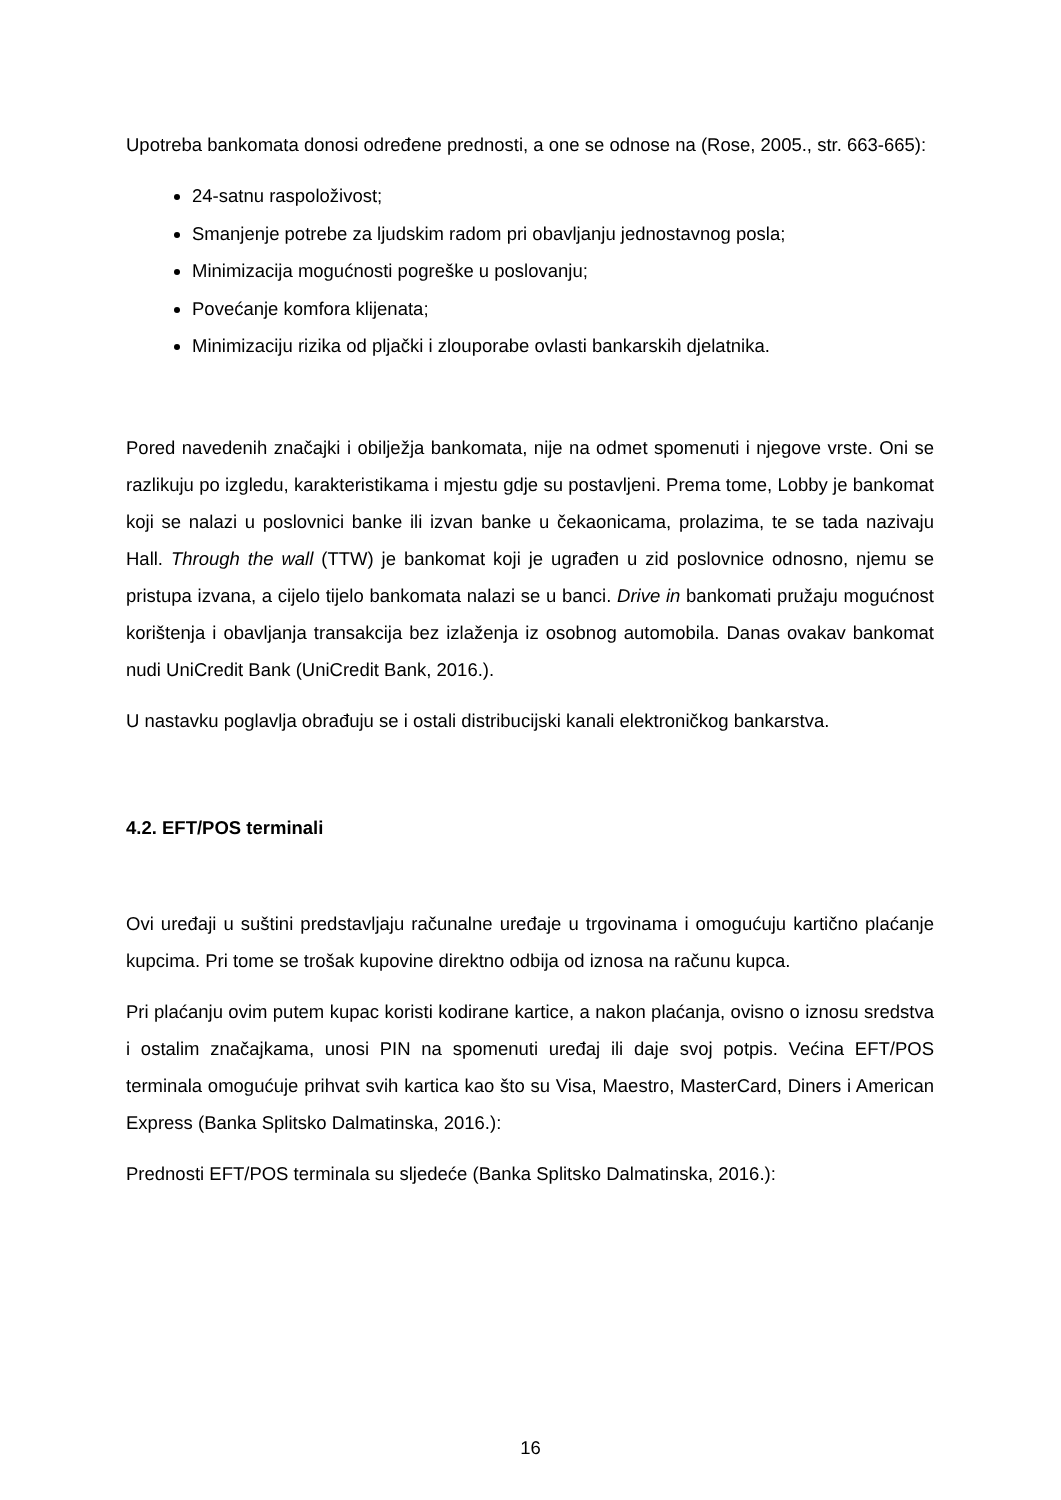Upotreba bankomata donosi određene prednosti, a one se odnose na (Rose, 2005., str. 663-665):
24-satnu raspoloživost;
Smanjenje potrebe za ljudskim radom pri obavljanju jednostavnog posla;
Minimizacija mogućnosti pogreške u poslovanju;
Povećanje komfora klijenata;
Minimizaciju rizika od pljački i zlouporabe ovlasti bankarskih djelatnika.
Pored navedenih značajki i obilježja bankomata, nije na odmet spomenuti i njegove vrste. Oni se razlikuju po izgledu, karakteristikama i mjestu gdje su postavljeni. Prema tome, Lobby je bankomat koji se nalazi u poslovnici banke ili izvan banke u čekaonicama, prolazima, te se tada nazivaju Hall. Through the wall (TTW) je bankomat koji je ugrađen u zid poslovnice odnosno, njemu se pristupa izvana, a cijelo tijelo bankomata nalazi se u banci. Drive in bankomati pružaju mogućnost korištenja i obavljanja transakcija bez izlaženja iz osobnog automobila. Danas ovakav bankomat nudi UniCredit Bank (UniCredit Bank, 2016.).
U nastavku poglavlja obrađuju se i ostali distribucijski kanali elektroničkog bankarstva.
4.2. EFT/POS terminali
Ovi uređaji u suštini predstavljaju računalne uređaje u trgovinama i omogućuju kartično plaćanje kupcima. Pri tome se trošak kupovine direktno odbija od iznosa na računu kupca.
Pri plaćanju ovim putem kupac koristi kodirane kartice, a nakon plaćanja, ovisno o iznosu sredstva i ostalim značajkama, unosi PIN na spomenuti uređaj ili daje svoj potpis. Većina EFT/POS terminala omogućuje prihvat svih kartica kao što su Visa, Maestro, MasterCard, Diners i American Express (Banka Splitsko Dalmatinska, 2016.):
Prednosti EFT/POS terminala su sljedeće (Banka Splitsko Dalmatinska, 2016.):
16